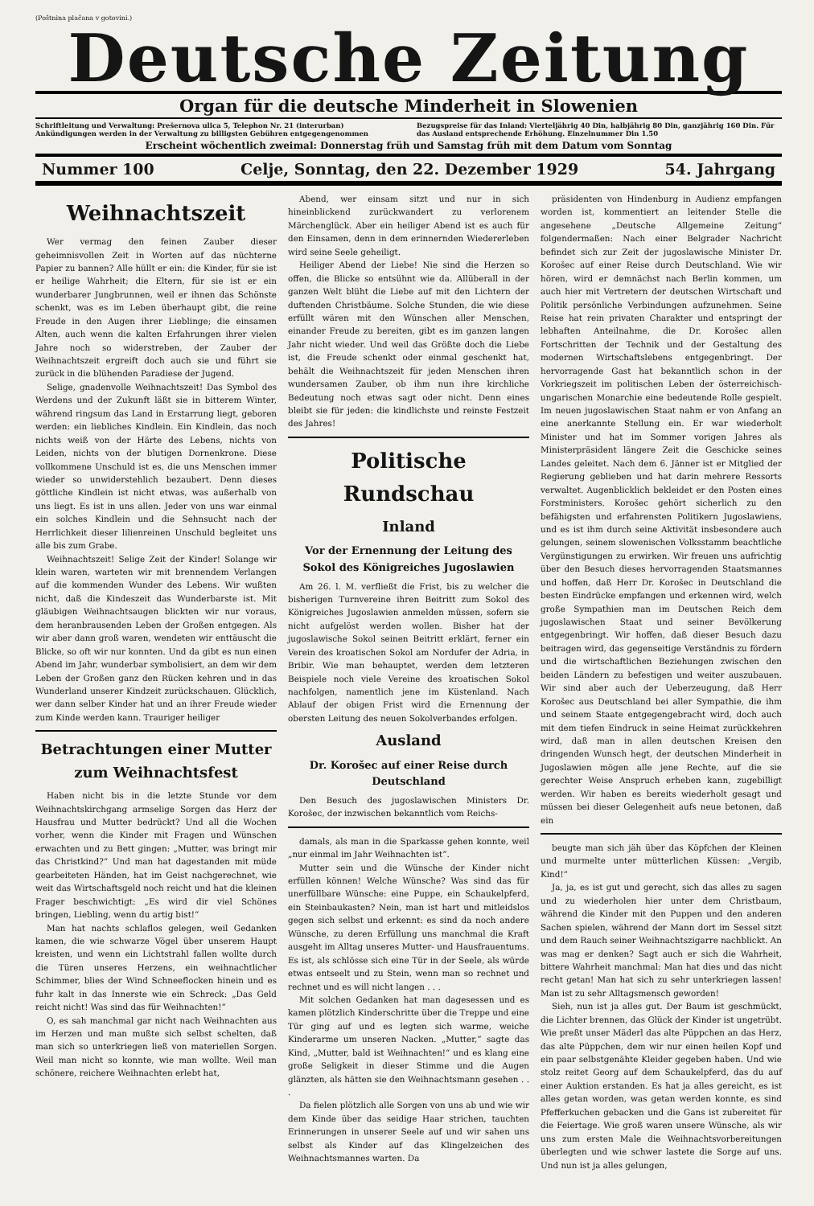(Poštnina plačana v gotovini.)
Deutsche Zeitung
Organ für die deutsche Minderheit in Slowenien
Schriftleitung und Verwaltung: Prešernova ulica 5, Telephon Nr. 21 (interurban)
Ankündigungen werden in der Verwaltung zu billigsten Gebühren entgegengenommen
Bezugspreise für das Inland: Vierteljährig 40 Din, halbjährig 80 Din, ganzjährig 160 Din. Für das Ausland entsprechende Erhöhung. Einzelnummer Din 1.50
Erscheint wöchentlich zweimal: Donnerstag früh und Samstag früh mit dem Datum vom Sonntag
Nummer 100 Celje, Sonntag, den 22. Dezember 1929 54. Jahrgang
Weihnachtszeit
Wer vermag den feinen Zauber dieser geheimnisvollen Zeit in Worten auf das nüchterne Papier zu bannen? Alle hüllt er ein: die Kinder, für sie ist er heilige Wahrheit; die Eltern, für sie ist er ein wunderbarer Jungbrunnen, weil er ihnen das Schönste schenkt, was es im Leben überhaupt gibt, die reine Freude in den Augen ihrer Lieblinge; die einsamen Alten, auch wenn die kalten Erfahrungen ihrer vielen Jahre noch so widerstreben, der Zauber der Weihnachtszeit ergreift doch auch sie und führt sie zurück in die blühenden Paradiese der Jugend.
Selige, gnadenvolle Weihnachtszeit! Das Symbol des Werdens und der Zukunft läßt sie in bitterem Winter, während ringsum das Land in Erstarrung liegt, geboren werden: ein liebliches Kindlein. Ein Kindlein, das noch nichts weiß von der Härte des Lebens, nichts von Leiden, nichts von der blutigen Dornenkrone. Diese vollkommene Unschuld ist es, die uns Menschen immer wieder so unwiderstehlich bezaubert. Denn dieses göttliche Kindlein ist nicht etwas, was außerhalb von uns liegt. Es ist in uns allen. Jeder von uns war einmal ein solches Kindlein und die Sehnsucht nach der Herrlichkeit dieser lilienreinen Unschuld begleitet uns alle bis zum Grabe.
Weihnachtszeit! Selige Zeit der Kinder! Solange wir klein waren, warteten wir mit brennendem Verlangen auf die kommenden Wunder des Lebens. Wir wußten nicht, daß die Kindeszeit das Wunderbarste ist. Mit gläubigen Weihnachtsaugen blickten wir nur voraus, dem heranbrausenden Leben der Großen entgegen. Als wir aber dann groß waren, wendeten wir enttäuscht die Blicke, so oft wir nur konnten. Und da gibt es nun einen Abend im Jahr, wunderbar symbolisiert, an dem wir dem Leben der Großen ganz den Rücken kehren und in das Wunderland unserer Kindzeit zurückschauen. Glücklich, wer dann selber Kinder hat und an ihrer Freude wieder zum Kinde werden kann. Trauriger heiliger
Betrachtungen einer Mutter zum Weihnachtsfest
Haben nicht bis in die letzte Stunde vor dem Weihnachtskirchgang armselige Sorgen das Herz der Hausfrau und Mutter bedrückt? Und all die Wochen vorher, wenn die Kinder mit Fragen und Wünschen erwachten und zu Bett gingen: „Mutter, was bringt mir das Christkind?“ Und man hat dagestanden mit müde gearbeiteten Händen, hat im Geist nachgerechnet, wie weit das Wirtschaftsgeld noch reicht und hat die kleinen Frager beschwichtigt: „Es wird dir viel Schönes bringen, Liebling, wenn du artig bist!“
Man hat nachts schlaflos gelegen, weil Gedanken kamen, die wie schwarze Vögel über unserem Haupt kreisten, und wenn ein Lichtstrahl fallen wollte durch die Türen unseres Herzens, ein weihnachtlicher Schimmer, blies der Wind Schneeflocken hinein und es fuhr kalt in das Innerste wie ein Schreck: „Das Geld reicht nicht! Was sind das für Weihnachten!“
O, es sah manchmal gar nicht nach Weihnachten aus im Herzen und man mußte sich selbst schelten, daß man sich so unterkriegen ließ von materiellen Sorgen. Weil man nicht so konnte, wie man wollte. Weil man schönere, reichere Weihnachten erlebt hat,
Abend, wer einsam sitzt und nur in sich hineinblickend zurückwandert zu verlorenem Märchenglück. Aber ein heiliger Abend ist es auch für den Einsamen, denn in dem erinnernden Wiedererleben wird seine Seele geheiligt.
Heiliger Abend der Liebe! Nie sind die Herzen so offen, die Blicke so entsühnt wie da. Allüberall in der ganzen Welt blüht die Liebe auf mit den Lichtern der duftenden Christbäume. Solche Stunden, die wie diese erfüllt wären mit den Wünschen aller Menschen, einander Freude zu bereiten, gibt es im ganzen langen Jahr nicht wieder. Und weil das Größte doch die Liebe ist, die Freude schenkt oder einmal geschenkt hat, behält die Weihnachtszeit für jeden Menschen ihren wundersamen Zauber, ob ihm nun ihre kirchliche Bedeutung noch etwas sagt oder nicht. Denn eines bleibt sie für jeden: die kindlichste und reinste Festzeit des Jahres!
Politische Rundschau
Inland
Vor der Ernennung der Leitung des Sokol des Königreiches Jugoslawien
Am 26. l. M. verfließt die Frist, bis zu welcher die bisherigen Turnvereine ihren Beitritt zum Sokol des Königreiches Jugoslawien anmelden müssen, sofern sie nicht aufgelöst werden wollen. Bisher hat der jugoslawische Sokol seinen Beitritt erklärt, ferner ein Verein des kroatischen Sokol am Nordufer der Adria, in Bribir. Wie man behauptet, werden dem letzteren Beispiele noch viele Vereine des kroatischen Sokol nachfolgen, namentlich jene im Küstenland. Nach Ablauf der obigen Frist wird die Ernennung der obersten Leitung des neuen Sokolverbandes erfolgen.
Ausland
Dr. Korošec auf einer Reise durch Deutschland
Den Besuch des jugoslawischen Ministers Dr. Korošec, der inzwischen bekanntlich vom Reichs-
damals, als man in die Sparkasse gehen konnte, weil „nur einmal im Jahr Weihnachten ist“.
Mutter sein und die Wünsche der Kinder nicht erfüllen können! Welche Wünsche? Was sind das für unerfüllbare Wünsche: eine Puppe, ein Schaukelpferd, ein Steinbaukasten? Nein, man ist hart und mitleidslos gegen sich selbst und erkennt: es sind da noch andere Wünsche, zu deren Erfüllung uns manchmal die Kraft ausgeht im Alltag unseres Mutter- und Hausfrauentums. Es ist, als schlösse sich eine Tür in der Seele, als würde etwas entseelt und zu Stein, wenn man so rechnet und rechnet und es will nicht langen . . .
Mit solchen Gedanken hat man dagesessen und es kamen plötzlich Kinderschritte über die Treppe und eine Tür ging auf und es legten sich warme, weiche Kinderarme um unseren Nacken. „Mutter,“ sagte das Kind, „Mutter, bald ist Weihnachten!“ und es klang eine große Seligkeit in dieser Stimme und die Augen glänzten, als hätten sie den Weihnachtsmann gesehen . . .
Da fielen plötzlich alle Sorgen von uns ab und wie wir dem Kinde über das seidige Haar strichen, tauchten Erinnerungen in unserer Seele auf und wir sahen uns selbst als Kinder auf das Klingelzeichen des Weihnachtsmannes warten. Da
präsidenten von Hindenburg in Audienz empfangen worden ist, kommentiert an leitender Stelle die angesehene „Deutsche Allgemeine Zeitung“ folgendermaßen: Nach einer Belgrader Nachricht befindet sich zur Zeit der jugoslawische Minister Dr. Korošec auf einer Reise durch Deutschland. Wie wir hören, wird er demnächst nach Berlin kommen, um auch hier mit Vertretern der deutschen Wirtschaft und Politik persönliche Verbindungen aufzunehmen. Seine Reise hat rein privaten Charakter und entspringt der lebhaften Anteilnahme, die Dr. Korošec allen Fortschritten der Technik und der Gestaltung des modernen Wirtschaftslebens entgegenbringt. Der hervorragende Gast hat bekanntlich schon in der Vorkriegszeit im politischen Leben der österreichisch-ungarischen Monarchie eine bedeutende Rolle gespielt. Im neuen jugoslawischen Staat nahm er von Anfang an eine anerkannte Stellung ein. Er war wiederholt Minister und hat im Sommer vorigen Jahres als Ministerpräsident längere Zeit die Geschicke seines Landes geleitet. Nach dem 6. Jänner ist er Mitglied der Regierung geblieben und hat darin mehrere Ressorts verwaltet. Augenblicklich bekleidet er den Posten eines Forstministers. Korošec gehört sicherlich zu den befähigsten und erfahrensten Politikern Jugoslawiens, und es ist ihm durch seine Aktivität insbesondere auch gelungen, seinem slowenischen Volksstamm beachtliche Vergünstigungen zu erwirken. Wir freuen uns aufrichtig über den Besuch dieses hervorragenden Staatsmannes und hoffen, daß Herr Dr. Korošec in Deutschland die besten Eindrücke empfangen und erkennen wird, welch große Sympathien man im Deutschen Reich dem jugoslawischen Staat und seiner Bevölkerung entgegenbringt. Wir hoffen, daß dieser Besuch dazu beitragen wird, das gegenseitige Verständnis zu fördern und die wirtschaftlichen Beziehungen zwischen den beiden Ländern zu befestigen und weiter auszubauen. Wir sind aber auch der Ueberzeugung, daß Herr Korošec aus Deutschland bei aller Sympathie, die ihm und seinem Staate entgegengebracht wird, doch auch mit dem tiefen Eindruck in seine Heimat zurückkehren wird, daß man in allen deutschen Kreisen den dringenden Wunsch hegt, der deutschen Minderheit in Jugoslawien mögen alle jene Rechte, auf die sie gerechter Weise Anspruch erheben kann, zugebilligt werden. Wir haben es bereits wiederholt gesagt und müssen bei dieser Gelegenheit aufs neue betonen, daß ein
beugte man sich jäh über das Köpfchen der Kleinen und murmelte unter mütterlichen Küssen: „Vergib, Kind!“
Ja, ja, es ist gut und gerecht, sich das alles zu sagen und zu wiederholen hier unter dem Christbaum, während die Kinder mit den Puppen und den anderen Sachen spielen, während der Mann dort im Sessel sitzt und dem Rauch seiner Weihnachtszigarre nachblickt. An was mag er denken? Sagt auch er sich die Wahrheit, bittere Wahrheit manchmal: Man hat dies und das nicht recht getan! Man hat sich zu sehr unterkriegen lassen! Man ist zu sehr Alltagsmensch geworden!
Sieh, nun ist ja alles gut. Der Baum ist geschmückt, die Lichter brennen, das Glück der Kinder ist ungetrübt. Wie preßt unser Mäderl das alte Püppchen an das Herz, das alte Püppchen, dem wir nur einen heilen Kopf und ein paar selbstgenähte Kleider gegeben haben. Und wie stolz reitet Georg auf dem Schaukelpferd, das du auf einer Auktion erstanden. Es hat ja alles gereicht, es ist alles getan worden, was getan werden konnte, es sind Pfefferkuchen gebacken und die Gans ist zubereitet für die Feiertage. Wie groß waren unsere Wünsche, als wir uns zum ersten Male die Weihnachtsvorbereitungen überlegten und wie schwer lastete die Sorge auf uns. Und nun ist ja alles gelungen,